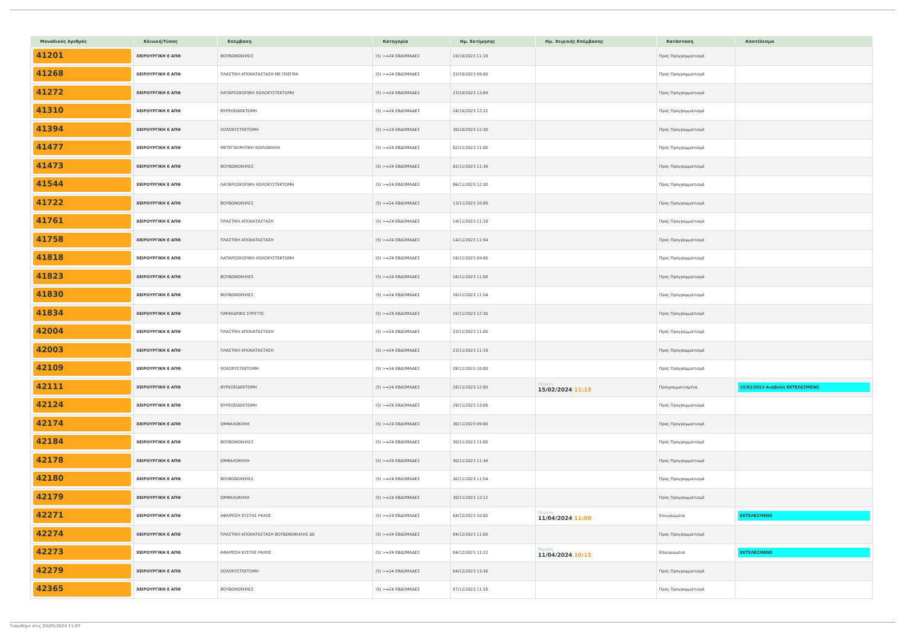| Μοναδικός Αριθμός | Κλινική/Τύπος | Επέμβαση | Κατηγορία | Ημ. Εκτίμησης | Ημ. Χειρ/κής Επέμβασης | Κατάσταση | Αποτέλεσμα |
| --- | --- | --- | --- | --- | --- | --- | --- |
| 41201 | ΧΕΙΡΟΥΡΓΙΚΗ Ε ΑΠΘ | ΒΟΥΒΩΝΟΚΗΛΕΣ | (5) >=24 ΕΒΔΟΜΑΔΕΣ | 19/10/2023 11:18 | | Προς Προγραμματισμό | |
| 41268 | ΧΕΙΡΟΥΡΓΙΚΗ Ε ΑΠΘ | ΠΛΑΣΤΙΚΗ ΑΠΟΚΑΤΑΣΤΑΣΗ ΜΕ ΠΛΕΓΜΑ | (5) >=24 ΕΒΔΟΜΑΔΕΣ | 23/10/2023 09:00 | | Προς Προγραμματισμό | |
| 41272 | ΧΕΙΡΟΥΡΓΙΚΗ Ε ΑΠΘ | ΛΑΠΑΡΟΣΚΟΠΙΚΗ ΧΟΛΟΚΥΣΤΕΚΤΟΜΗ | (5) >=24 ΕΒΔΟΜΑΔΕΣ | 23/10/2023 13:09 | | Προς Προγραμματισμό | |
| 41310 | ΧΕΙΡΟΥΡΓΙΚΗ Ε ΑΠΘ | ΘΥΡΕΟΕΙΔΕΚΤΟΜΗ | (5) >=24 ΕΒΔΟΜΑΔΕΣ | 24/10/2023 12:22 | | Προς Προγραμματισμό | |
| 41394 | ΧΕΙΡΟΥΡΓΙΚΗ Ε ΑΠΘ | ΧΟΛΟΚΥΣΤΕΚΤΟΜΗ | (5) >=24 ΕΒΔΟΜΑΔΕΣ | 30/10/2023 12:30 | | Προς Προγραμματισμό | |
| 41477 | ΧΕΙΡΟΥΡΓΙΚΗ Ε ΑΠΘ | ΜΕΤΕΓΧΕΙΡΗΤΙΚΗ ΚΟΙΛΙΟΚΗΛΗ | (5) >=24 ΕΒΔΟΜΑΔΕΣ | 02/11/2023 11:00 | | Προς Προγραμματισμό | |
| 41473 | ΧΕΙΡΟΥΡΓΙΚΗ Ε ΑΠΘ | ΒΟΥΒΩΝΟΚΗΛΕΣ | (5) >=24 ΕΒΔΟΜΑΔΕΣ | 02/11/2023 11:36 | | Προς Προγραμματισμό | |
| 41544 | ΧΕΙΡΟΥΡΓΙΚΗ Ε ΑΠΘ | ΛΑΠΑΡΟΣΚΟΠΙΚΗ ΧΟΛΟΚΥΣΤΕΚΤΟΜΗ | (5) >=24 ΕΒΔΟΜΑΔΕΣ | 06/11/2023 12:30 | | Προς Προγραμματισμό | |
| 41722 | ΧΕΙΡΟΥΡΓΙΚΗ Ε ΑΠΘ | ΒΟΥΒΩΝΟΚΗΛΕΣ | (5) >=24 ΕΒΔΟΜΑΔΕΣ | 13/11/2023 10:00 | | Προς Προγραμματισμό | |
| 41761 | ΧΕΙΡΟΥΡΓΙΚΗ Ε ΑΠΘ | ΠΛΑΣΤΙΚΗ ΑΠΟΚΑΤΑΣΤΑΣΗ | (5) >=24 ΕΒΔΟΜΑΔΕΣ | 14/11/2023 11:18 | | Προς Προγραμματισμό | |
| 41758 | ΧΕΙΡΟΥΡΓΙΚΗ Ε ΑΠΘ | ΠΛΑΣΤΙΚΗ ΑΠΟΚΑΤΑΣΤΑΣΗ | (5) >=24 ΕΒΔΟΜΑΔΕΣ | 14/11/2023 11:54 | | Προς Προγραμματισμό | |
| 41818 | ΧΕΙΡΟΥΡΓΙΚΗ Ε ΑΠΘ | ΛΑΠΑΡΟΣΚΟΠΙΚΗ ΧΟΛΟΚΥΣΤΕΚΤΟΜΗ | (5) >=24 ΕΒΔΟΜΑΔΕΣ | 16/11/2023 09:00 | | Προς Προγραμματισμό | |
| 41823 | ΧΕΙΡΟΥΡΓΙΚΗ Ε ΑΠΘ | ΒΟΥΒΩΝΟΚΗΛΕΣ | (5) >=24 ΕΒΔΟΜΑΔΕΣ | 16/11/2023 11:00 | | Προς Προγραμματισμό | |
| 41830 | ΧΕΙΡΟΥΡΓΙΚΗ Ε ΑΠΘ | ΒΟΥΒΩΝΟΚΗΛΕΣ | (5) >=24 ΕΒΔΟΜΑΔΕΣ | 16/11/2023 11:54 | | Προς Προγραμματισμό | |
| 41834 | ΧΕΙΡΟΥΡΓΙΚΗ Ε ΑΠΘ | ΠΑΡΑΕΔΡΙΚΟ ΣΥΡΙΓΓΙΟ | (5) >=24 ΕΒΔΟΜΑΔΕΣ | 16/11/2023 12:30 | | Προς Προγραμματισμό | |
| 42004 | ΧΕΙΡΟΥΡΓΙΚΗ Ε ΑΠΘ | ΠΛΑΣΤΙΚΗ ΑΠΟΚΑΤΑΣΤΑΣΗ | (5) >=24 ΕΒΔΟΜΑΔΕΣ | 23/11/2023 11:00 | | Προς Προγραμματισμό | |
| 42003 | ΧΕΙΡΟΥΡΓΙΚΗ Ε ΑΠΘ | ΠΛΑΣΤΙΚΗ ΑΠΟΚΑΤΑΣΤΑΣΗ | (5) >=24 ΕΒΔΟΜΑΔΕΣ | 23/11/2023 11:18 | | Προς Προγραμματισμό | |
| 42109 | ΧΕΙΡΟΥΡΓΙΚΗ Ε ΑΠΘ | ΧΟΛΟΚΥΣΤΕΚΤΟΜΗ | (5) >=24 ΕΒΔΟΜΑΔΕΣ | 28/11/2023 10:00 | | Προς Προγραμματισμό | |
| 42111 | ΧΕΙΡΟΥΡΓΙΚΗ Ε ΑΠΘ | ΘΥΡΕΟΕΙΔΕΚΤΟΜΗ | (5) >=24 ΕΒΔΟΜΑΔΕΣ | 28/11/2023 12:00 | Πέμπτη 15/02/2024 11:15 | Προγραμματισμένα | 15/02/2024 Αναβολή ΕΚΤΕΛΕΣΜΕΝΟ |
| 42124 | ΧΕΙΡΟΥΡΓΙΚΗ Ε ΑΠΘ | ΘΥΡΕΟΕΙΔΕΚΤΟΜΗ | (5) >=24 ΕΒΔΟΜΑΔΕΣ | 28/11/2023 13:06 | | Προς Προγραμματισμό | |
| 42174 | ΧΕΙΡΟΥΡΓΙΚΗ Ε ΑΠΘ | ΟΜΦΑΛΟΚΗΛΗ | (5) >=24 ΕΒΔΟΜΑΔΕΣ | 30/11/2023 09:00 | | Προς Προγραμματισμό | |
| 42184 | ΧΕΙΡΟΥΡΓΙΚΗ Ε ΑΠΘ | ΒΟΥΒΩΝΟΚΗΛΕΣ | (5) >=24 ΕΒΔΟΜΑΔΕΣ | 30/11/2023 11:00 | | Προς Προγραμματισμό | |
| 42178 | ΧΕΙΡΟΥΡΓΙΚΗ Ε ΑΠΘ | ΟΜΦΑΛΟΚΗΛΗ | (5) >=24 ΕΒΔΟΜΑΔΕΣ | 30/11/2023 11:36 | | Προς Προγραμματισμό | |
| 42180 | ΧΕΙΡΟΥΡΓΙΚΗ Ε ΑΠΘ | ΒΟΥΒΩΝΟΚΗΛΕΣ | (5) >=24 ΕΒΔΟΜΑΔΕΣ | 30/11/2023 11:54 | | Προς Προγραμματισμό | |
| 42179 | ΧΕΙΡΟΥΡΓΙΚΗ Ε ΑΠΘ | ΟΜΦΑΛΟΚΗΛΗ | (5) >=24 ΕΒΔΟΜΑΔΕΣ | 30/11/2023 12:12 | | Προς Προγραμματισμό | |
| 42271 | ΧΕΙΡΟΥΡΓΙΚΗ Ε ΑΠΘ | ΑΦΑΙΡΕΣΗ ΚΥΣΤΗΣ ΡΑΧΗΣ | (5) >=24 ΕΒΔΟΜΑΔΕΣ | 04/12/2023 10:00 | Πέμπτη 11/04/2024 11:00 | Επικυρωμένα | ΕΚΤΕΛΕΣΜΕΝΟ |
| 42274 | ΧΕΙΡΟΥΡΓΙΚΗ Ε ΑΠΘ | ΠΛΑΣΤΙΚΗ ΑΠΟΚΑΤΑΣΤΑΣΗ ΒΟΥΒΩΝΟΚΗΛΗΣ ΔΕ | (5) >=24 ΕΒΔΟΜΑΔΕΣ | 04/12/2023 11:00 | | Προς Προγραμματισμό | |
| 42273 | ΧΕΙΡΟΥΡΓΙΚΗ Ε ΑΠΘ | ΑΦΑΙΡΕΣΗ ΚΥΣΤΗΣ ΡΑΧΗΣ | (5) >=24 ΕΒΔΟΜΑΔΕΣ | 04/12/2023 11:22 | Πέμπτη 11/04/2024 10:15 | Επικυρωμένα | ΕΚΤΕΛΕΣΜΕΝΟ |
| 42279 | ΧΕΙΡΟΥΡΓΙΚΗ Ε ΑΠΘ | ΧΟΛΟΚΥΣΤΕΚΤΟΜΗ | (5) >=24 ΕΒΔΟΜΑΔΕΣ | 04/12/2023 13:36 | | Προς Προγραμματισμό | |
| 42365 | ΧΕΙΡΟΥΡΓΙΚΗ Ε ΑΠΘ | ΒΟΥΒΩΝΟΚΗΛΕΣ | (5) >=24 ΕΒΔΟΜΑΔΕΣ | 07/12/2023 11:18 | | Προς Προγραμματισμό | |
Τυπώθηκε στις 24/05/2024 11:07